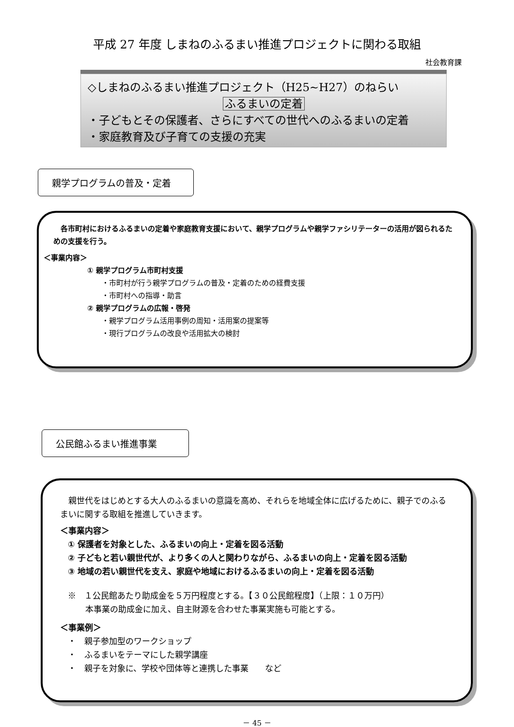平成 27 年度 しまねのふるまい推進プロジェクトに関わる取組
社会教育課
◇しまねのふるまい推進プロジェクト（H25~H27）のねらい
ふるまいの定着
・子どもとその保護者、さらにすべての世代へのふるまいの定着
・家庭教育及び子育ての支援の充実
親学プログラムの普及・定着
各市町村におけるふるまいの定着や家庭教育支援において、親学プログラムや親学ファシリテーターの活用が図られるための支援を行う。
＜事業内容＞
① 親学プログラム市町村支援
・市町村が行う親学プログラムの普及・定着のための経費支援
・市町村への指導・助言
② 親学プログラムの広報・啓発
・親学プログラム活用事例の周知・活用案の提案等
・現行プログラムの改良や活用拡大の検討
公民館ふるまい推進事業
親世代をはじめとする大人のふるまいの意識を高め、それらを地域全体に広げるために、親子でのふるまいに関する取組を推進していきます。
＜事業内容＞
① 保護者を対象とした、ふるまいの向上・定着を図る活動
② 子どもと若い親世代が、より多くの人と関わりながら、ふるまいの向上・定着を図る活動
③ 地域の若い親世代を支え、家庭や地域におけるふるまいの向上・定着を図る活動
※　１公民館あたり助成金を５万円程度とする。【３０公民館程度】（上限：１０万円）
本事業の助成金に加え、自主財源を合わせた事業実施も可能とする。
＜事業例＞
・　親子参加型のワークショップ
・　ふるまいをテーマにした親学講座
・　親子を対象に、学校や団体等と連携した事業　　など
－ 45 －